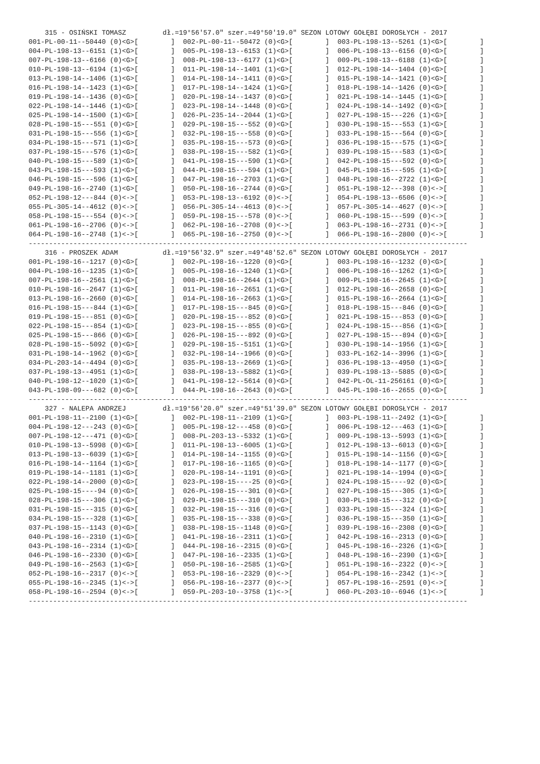315 - OSIŃSKI TOMASZ         dł.=19°56'57.0" szer.=49°50'19.0" SEZON LOTOWY GOŁĘBI DOROSŁYCH - 2017
001-PL-00-11--50440 (0)<G>[        ]  002-PL-00-11--50472 (0)<G>[        ]  003-PL-198-13--5261 (1)<G>[        ]
004-PL-198-13--6151 (1)<G>[        ]  005-PL-198-13--6153 (1)<G>[        ]  006-PL-198-13--6156 (0)<G>[        ]
007-PL-198-13--6166 (0)<G>[        ]  008-PL-198-13--6177 (1)<G>[        ]  009-PL-198-13--6188 (1)<G>[        ]
010-PL-198-13--6194 (1)<G>[        ]  011-PL-198-14--1401 (1)<G>[        ]  012-PL-198-14--1404 (0)<G>[        ]
013-PL-198-14--1406 (1)<G>[        ]  014-PL-198-14--1411 (0)<G>[        ]  015-PL-198-14--1421 (0)<G>[        ]
016-PL-198-14--1423 (1)<G>[        ]  017-PL-198-14--1424 (1)<G>[        ]  018-PL-198-14--1426 (0)<G>[        ]
019-PL-198-14--1436 (0)<G>[        ]  020-PL-198-14--1437 (0)<G>[        ]  021-PL-198-14--1445 (1)<G>[        ]
022-PL-198-14--1446 (1)<G>[        ]  023-PL-198-14--1448 (0)<G>[        ]  024-PL-198-14--1492 (0)<G>[        ]
025-PL-198-14--1500 (1)<G>[        ]  026-PL-235-14--2044 (1)<G>[        ]  027-PL-198-15---226 (1)<G>[        ]
028-PL-198-15---551 (0)<G>[        ]  029-PL-198-15---552 (0)<G>[        ]  030-PL-198-15---553 (1)<G>[        ]
031-PL-198-15---556 (1)<G>[        ]  032-PL-198-15---558 (0)<G>[        ]  033-PL-198-15---564 (0)<G>[        ]
034-PL-198-15---571 (1)<G>[        ]  035-PL-198-15---573 (0)<G>[        ]  036-PL-198-15---575 (1)<G>[        ]
037-PL-198-15---576 (1)<G>[        ]  038-PL-198-15---582 (1)<G>[        ]  039-PL-198-15---583 (1)<G>[        ]
040-PL-198-15---589 (1)<G>[        ]  041-PL-198-15---590 (1)<G>[        ]  042-PL-198-15---592 (0)<G>[        ]
043-PL-198-15---593 (1)<G>[        ]  044-PL-198-15---594 (1)<G>[        ]  045-PL-198-15---595 (1)<G>[        ]
046-PL-198-15---596 (1)<G>[        ]  047-PL-198-16--2703 (1)<G>[        ]  048-PL-198-16--2722 (1)<G>[        ]
049-PL-198-16--2740 (1)<G>[        ]  050-PL-198-16--2744 (0)<G>[        ]  051-PL-198-12---398 (0)<->[        ]
052-PL-198-12---844 (0)<->[        ]  053-PL-198-13--6192 (0)<->[        ]  054-PL-198-13--6506 (0)<->[        ]
055-PL-305-14--4612 (0)<->[        ]  056-PL-305-14--4613 (0)<->[        ]  057-PL-305-14--4627 (0)<->[        ]
058-PL-198-15---554 (0)<->[        ]  059-PL-198-15---578 (0)<->[        ]  060-PL-198-15---599 (0)<->[        ]
061-PL-198-16--2706 (0)<->[        ]  062-PL-198-16--2708 (0)<->[        ]  063-PL-198-16--2731 (0)<->[        ]
064-PL-198-16--2748 (1)<->[        ]  065-PL-198-16--2750 (0)<->[        ]  066-PL-198-16--2800 (0)<->[        ]
------------------------------------------------------------------------------------------------------------
    316 - PROSZEK ADAM           dł.=19°56'32.9" szer.=49°48'52.6" SEZON LOTOWY GOŁĘBI DOROSŁYCH - 2017
001-PL-198-16--1217 (0)<G>[        ]  002-PL-198-16--1220 (0)<G>[        ]  003-PL-198-16--1232 (0)<G>[        ]
004-PL-198-16--1235 (1)<G>[        ]  005-PL-198-16--1240 (1)<G>[        ]  006-PL-198-16--1262 (1)<G>[        ]
007-PL-198-16--2561 (1)<G>[        ]  008-PL-198-16--2644 (1)<G>[        ]  009-PL-198-16--2645 (1)<G>[        ]
010-PL-198-16--2647 (1)<G>[        ]  011-PL-198-16--2651 (1)<G>[        ]  012-PL-198-16--2658 (0)<G>[        ]
013-PL-198-16--2660 (0)<G>[        ]  014-PL-198-16--2663 (1)<G>[        ]  015-PL-198-16--2664 (1)<G>[        ]
016-PL-198-15---844 (1)<G>[        ]  017-PL-198-15---845 (0)<G>[        ]  018-PL-198-15---846 (0)<G>[        ]
019-PL-198-15---851 (0)<G>[        ]  020-PL-198-15---852 (0)<G>[        ]  021-PL-198-15---853 (0)<G>[        ]
022-PL-198-15---854 (1)<G>[        ]  023-PL-198-15---855 (0)<G>[        ]  024-PL-198-15---856 (1)<G>[        ]
025-PL-198-15---866 (0)<G>[        ]  026-PL-198-15---892 (0)<G>[        ]  027-PL-198-15---894 (0)<G>[        ]
028-PL-198-15--5092 (0)<G>[        ]  029-PL-198-15--5151 (1)<G>[        ]  030-PL-198-14--1956 (1)<G>[        ]
031-PL-198-14--1962 (0)<G>[        ]  032-PL-198-14--1966 (0)<G>[        ]  033-PL-162-14--3996 (1)<G>[        ]
034-PL-203-14--4494 (0)<G>[        ]  035-PL-198-13--2669 (1)<G>[        ]  036-PL-198-13--4950 (1)<G>[        ]
037-PL-198-13--4951 (1)<G>[        ]  038-PL-198-13--5882 (1)<G>[        ]  039-PL-198-13--5885 (0)<G>[        ]
040-PL-198-12--1020 (1)<G>[        ]  041-PL-198-12--5614 (0)<G>[        ]  042-PL-OL-11-256161 (0)<G>[        ]
043-PL-198-09---682 (0)<G>[        ]  044-PL-198-16--2643 (0)<G>[        ]  045-PL-198-16--2655 (0)<G>[        ]
------------------------------------------------------------------------------------------------------------
    327 - NALEPA ANDRZEJ         dł.=19°56'20.0" szer.=49°51'39.0" SEZON LOTOWY GOŁĘBI DOROSŁYCH - 2017
001-PL-198-11--2100 (1)<G>[        ]  002-PL-198-11--2109 (1)<G>[        ]  003-PL-198-11--2492 (1)<G>[        ]
004-PL-198-12---243 (0)<G>[        ]  005-PL-198-12---458 (0)<G>[        ]  006-PL-198-12---463 (1)<G>[        ]
007-PL-198-12---471 (0)<G>[        ]  008-PL-203-13--5332 (1)<G>[        ]  009-PL-198-13--5993 (1)<G>[        ]
010-PL-198-13--5998 (0)<G>[        ]  011-PL-198-13--6005 (1)<G>[        ]  012-PL-198-13--6013 (0)<G>[        ]
013-PL-198-13--6039 (1)<G>[        ]  014-PL-198-14--1155 (0)<G>[        ]  015-PL-198-14--1156 (0)<G>[        ]
016-PL-198-14--1164 (1)<G>[        ]  017-PL-198-16--1165 (0)<G>[        ]  018-PL-198-14--1177 (0)<G>[        ]
019-PL-198-14--1181 (1)<G>[        ]  020-PL-198-14--1191 (0)<G>[        ]  021-PL-198-14--1994 (0)<G>[        ]
022-PL-198-14--2000 (0)<G>[        ]  023-PL-198-15----25 (0)<G>[        ]  024-PL-198-15----92 (0)<G>[        ]
025-PL-198-15----94 (0)<G>[        ]  026-PL-198-15---301 (0)<G>[        ]  027-PL-198-15---305 (1)<G>[        ]
028-PL-198-15---306 (1)<G>[        ]  029-PL-198-15---310 (0)<G>[        ]  030-PL-198-15---312 (0)<G>[        ]
031-PL-198-15---315 (0)<G>[        ]  032-PL-198-15---316 (0)<G>[        ]  033-PL-198-15---324 (1)<G>[        ]
034-PL-198-15---328 (1)<G>[        ]  035-PL-198-15---338 (0)<G>[        ]  036-PL-198-15---350 (1)<G>[        ]
037-PL-198-15--1143 (0)<G>[        ]  038-PL-198-15--1148 (0)<G>[        ]  039-PL-198-16--2308 (0)<G>[        ]
040-PL-198-16--2310 (1)<G>[        ]  041-PL-198-16--2311 (1)<G>[        ]  042-PL-198-16--2313 (0)<G>[        ]
043-PL-198-16--2314 (1)<G>[        ]  044-PL-198-16--2315 (0)<G>[        ]  045-PL-198-16--2326 (1)<G>[        ]
046-PL-198-16--2330 (0)<G>[        ]  047-PL-198-16--2335 (1)<G>[        ]  048-PL-198-16--2390 (1)<G>[        ]
049-PL-198-16--2563 (1)<G>[        ]  050-PL-198-16--2585 (1)<G>[        ]  051-PL-198-16--2322 (0)<->[        ]
052-PL-198-16--2317 (0)<->[        ]  053-PL-198-16--2329 (0)<->[        ]  054-PL-198-16--2342 (1)<->[        ]
055-PL-198-16--2345 (1)<->[        ]  056-PL-198-16--2377 (0)<->[        ]  057-PL-198-16--2591 (0)<->[        ]
058-PL-198-16--2594 (0)<->[        ]  059-PL-203-10--3758 (1)<->[        ]  060-PL-203-10--6946 (1)<->[        ]
------------------------------------------------------------------------------------------------------------